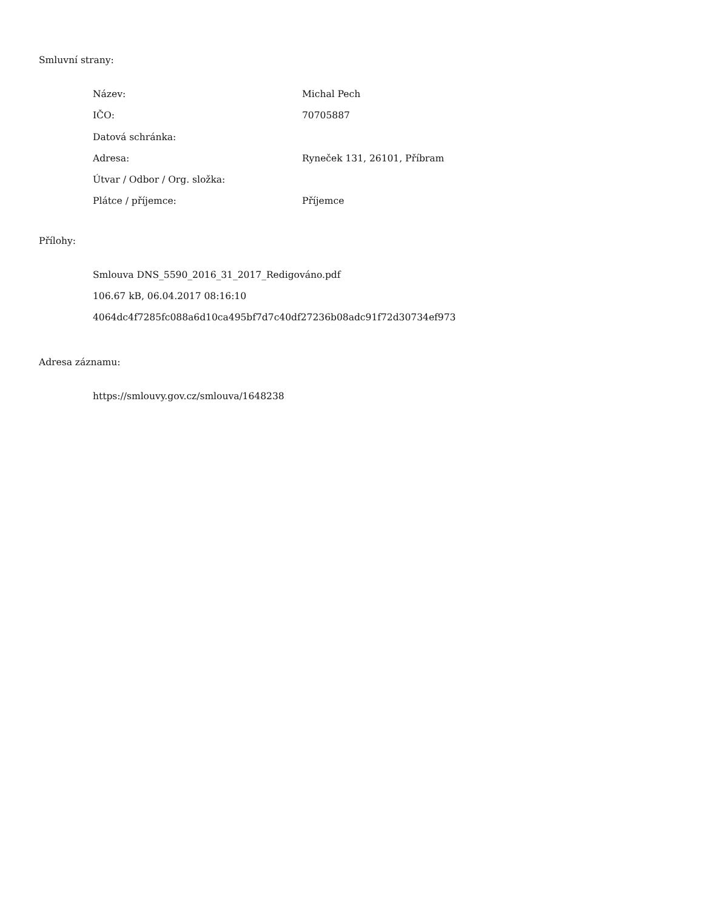Smluvní strany:
| Název: | Michal Pech |
| IČO: | 70705887 |
| Datová schránka: | |
| Adresa: | Ryneček 131, 26101, Příbram |
| Útvar / Odbor / Org. složka: | |
| Plátce / příjemce: | Příjemce |
Přílohy:
Smlouva DNS_5590_2016_31_2017_Redigováno.pdf
106.67 kB, 06.04.2017 08:16:10
4064dc4f7285fc088a6d10ca495bf7d7c40df27236b08adc91f72d30734ef973
Adresa záznamu:
https://smlouvy.gov.cz/smlouva/1648238